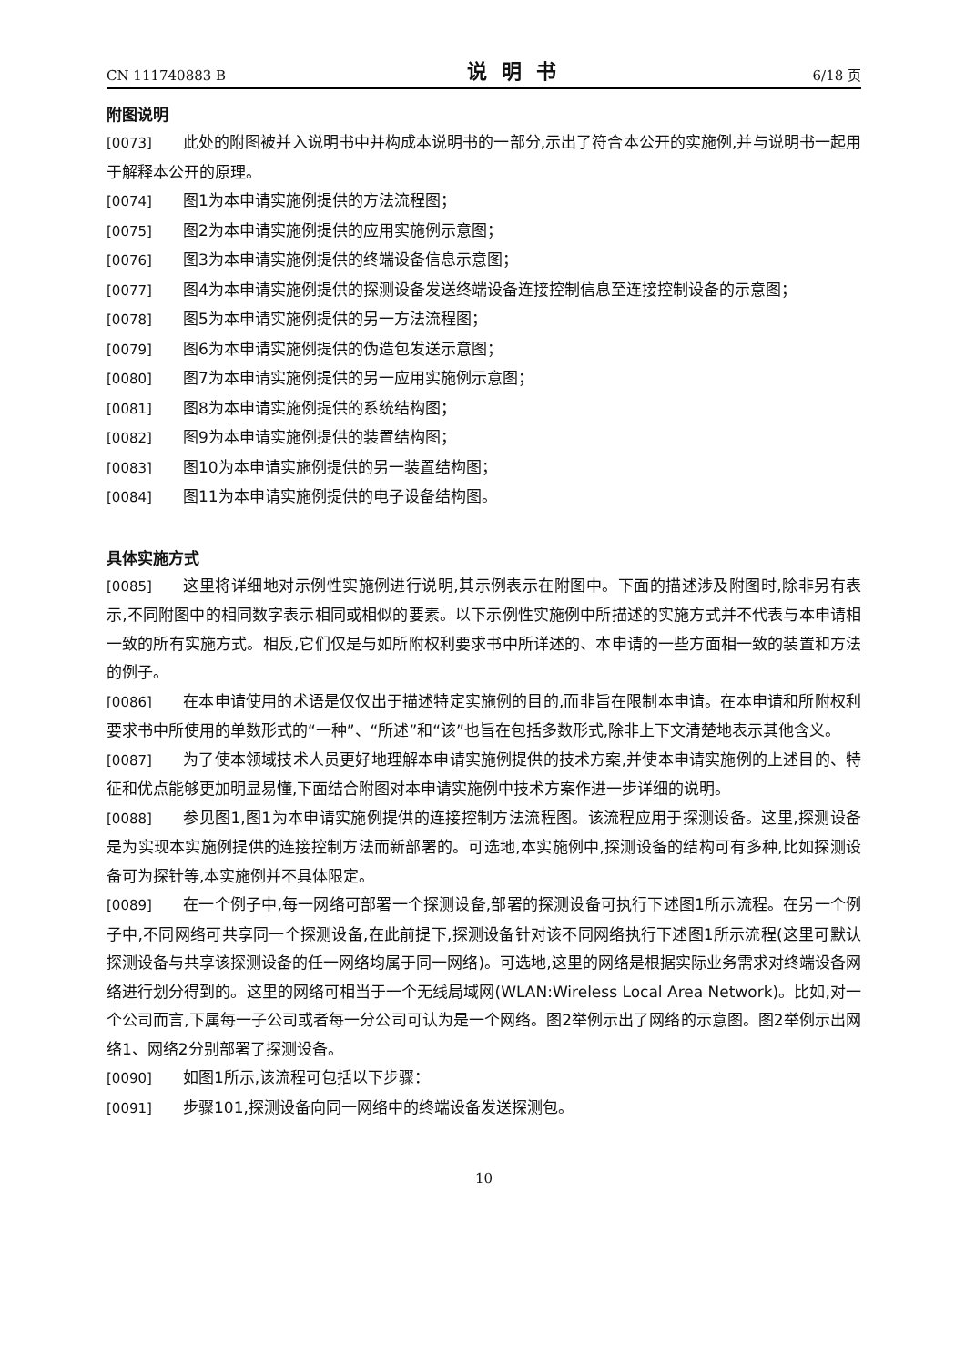CN 111740883 B 说明书 6/18 页
附图说明
[0073] 此处的附图被并入说明书中并构成本说明书的一部分,示出了符合本公开的实施例,并与说明书一起用于解释本公开的原理。
[0074] 图1为本申请实施例提供的方法流程图；
[0075] 图2为本申请实施例提供的应用实施例示意图；
[0076] 图3为本申请实施例提供的终端设备信息示意图；
[0077] 图4为本申请实施例提供的探测设备发送终端设备连接控制信息至连接控制设备的示意图；
[0078] 图5为本申请实施例提供的另一方法流程图；
[0079] 图6为本申请实施例提供的伪造包发送示意图；
[0080] 图7为本申请实施例提供的另一应用实施例示意图；
[0081] 图8为本申请实施例提供的系统结构图；
[0082] 图9为本申请实施例提供的装置结构图；
[0083] 图10为本申请实施例提供的另一装置结构图；
[0084] 图11为本申请实施例提供的电子设备结构图。
具体实施方式
[0085] 这里将详细地对示例性实施例进行说明,其示例表示在附图中。下面的描述涉及附图时,除非另有表示,不同附图中的相同数字表示相同或相似的要素。以下示例性实施例中所描述的实施方式并不代表与本申请相一致的所有实施方式。相反,它们仅是与如所附权利要求书中所详述的、本申请的一些方面相一致的装置和方法的例子。
[0086] 在本申请使用的术语是仅仅出于描述特定实施例的目的,而非旨在限制本申请。在本申请和所附权利要求书中所使用的单数形式的“一种”、“所述”和“该”也旨在包括多数形式,除非上下文清楚地表示其他含义。
[0087] 为了使本领域技术人员更好地理解本申请实施例提供的技术方案,并使本申请实施例的上述目的、特征和优点能够更加明显易懂,下面结合附图对本申请实施例中技术方案作进一步详细的说明。
[0088] 参见图1,图1为本申请实施例提供的连接控制方法流程图。该流程应用于探测设备。这里,探测设备是为实现本实施例提供的连接控制方法而新部署的。可选地,本实施例中,探测设备的结构可有多种,比如探测设备可为探针等,本实施例并不具体限定。
[0089] 在一个例子中,每一网络可部署一个探测设备,部署的探测设备可执行下述图1所示流程。在另一个例子中,不同网络可共享同一个探测设备,在此前提下,探测设备针对该不同网络执行下述图1所示流程(这里可默认探测设备与共享该探测设备的任一网络均属于同一网络)。可选地,这里的网络是根据实际业务需求对终端设备网络进行划分得到的。这里的网络可相当于一个无线局域网(WLAN:Wireless Local Area Network)。比如,对一个公司而言,下属每一子公司或者每一分公司可认为是一个网络。图2举例示出了网络的示意图。图2举例示出网络1、网络2分别部署了探测设备。
[0090] 如图1所示,该流程可包括以下步骤：
[0091] 步骤101,探测设备向同一网络中的终端设备发送探测包。
10